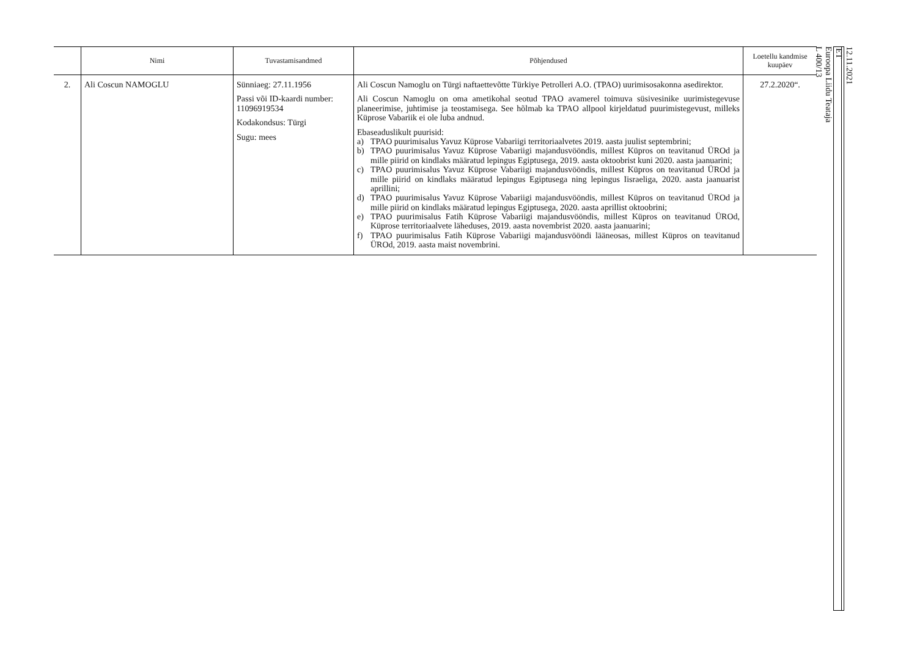| | Nimi | Tuvastamisandmed | Põhjendused | Loetellu kandmise kuupäev |
| --- | --- | --- | --- | --- |
| 2. | Ali Coscun NAMOGLU | Sünniaeg: 27.11.1956 Passi või ID-kaardi number: 11096919534 Kodakondsus: Türgi Sugu: mees | Ali Coscun Namoglu on Türgi naftaettevõtte Türkiye Petrolleri A.O. (TPAO) uurimisosakonna asedirektor. Ali Coscun Namoglu on oma ametikohal seotud TPAO avamerel toimuva süsivesinike uurimistegevuse planeerimise, juhtimise ja teostamisega. See hõlmab ka TPAO allpool kirjeldatud puurimistegevust, milleks Küprose Vabariik ei ole luba andnud. Ebaseaduslikult puurisid: a) TPAO puurimisalus Yavuz Küprose Vabariigi territoriaalvetes 2019. aasta juulist septembrini; b) TPAO puurimisalus Yavuz Küprose Vabariigi majandusvööndis, millest Küpros on teavitanud ÜROd ja mille piirid on kindlaks määratud lepingus Egiptusega, 2019. aasta oktoobrist kuni 2020. aasta jaanuarini; c) TPAO puurimisalus Yavuz Küprose Vabariigi majandusvööndis, millest Küpros on teavitanud ÜROd ja mille piirid on kindlaks määratud lepingus Egiptusega ning lepingus Iisraeliga, 2020. aasta jaanuarist aprillini; d) TPAO puurimisalus Yavuz Küprose Vabariigi majandusvööndis, millest Küpros on teavitanud ÜROd ja mille piirid on kindlaks määratud lepingus Egiptusega, 2020. aasta aprillist oktoobrini; e) TPAO puurimisalus Fatih Küprose Vabariigi majandusvööndis, millest Küpros on teavitanud ÜROd, Küprose territoriaalvete läheduses, 2019. aasta novembrist 2020. aasta jaanuarini; f) TPAO puurimisalus Fatih Küprose Vabariigi majandusvööndi lääneosas, millest Küpros on teavitanud ÜROd, 2019. aasta maist novembrini. | 27.2.2020“. |
12.11.2021
ET
Euroopa Liidu Teataja
L 400/13